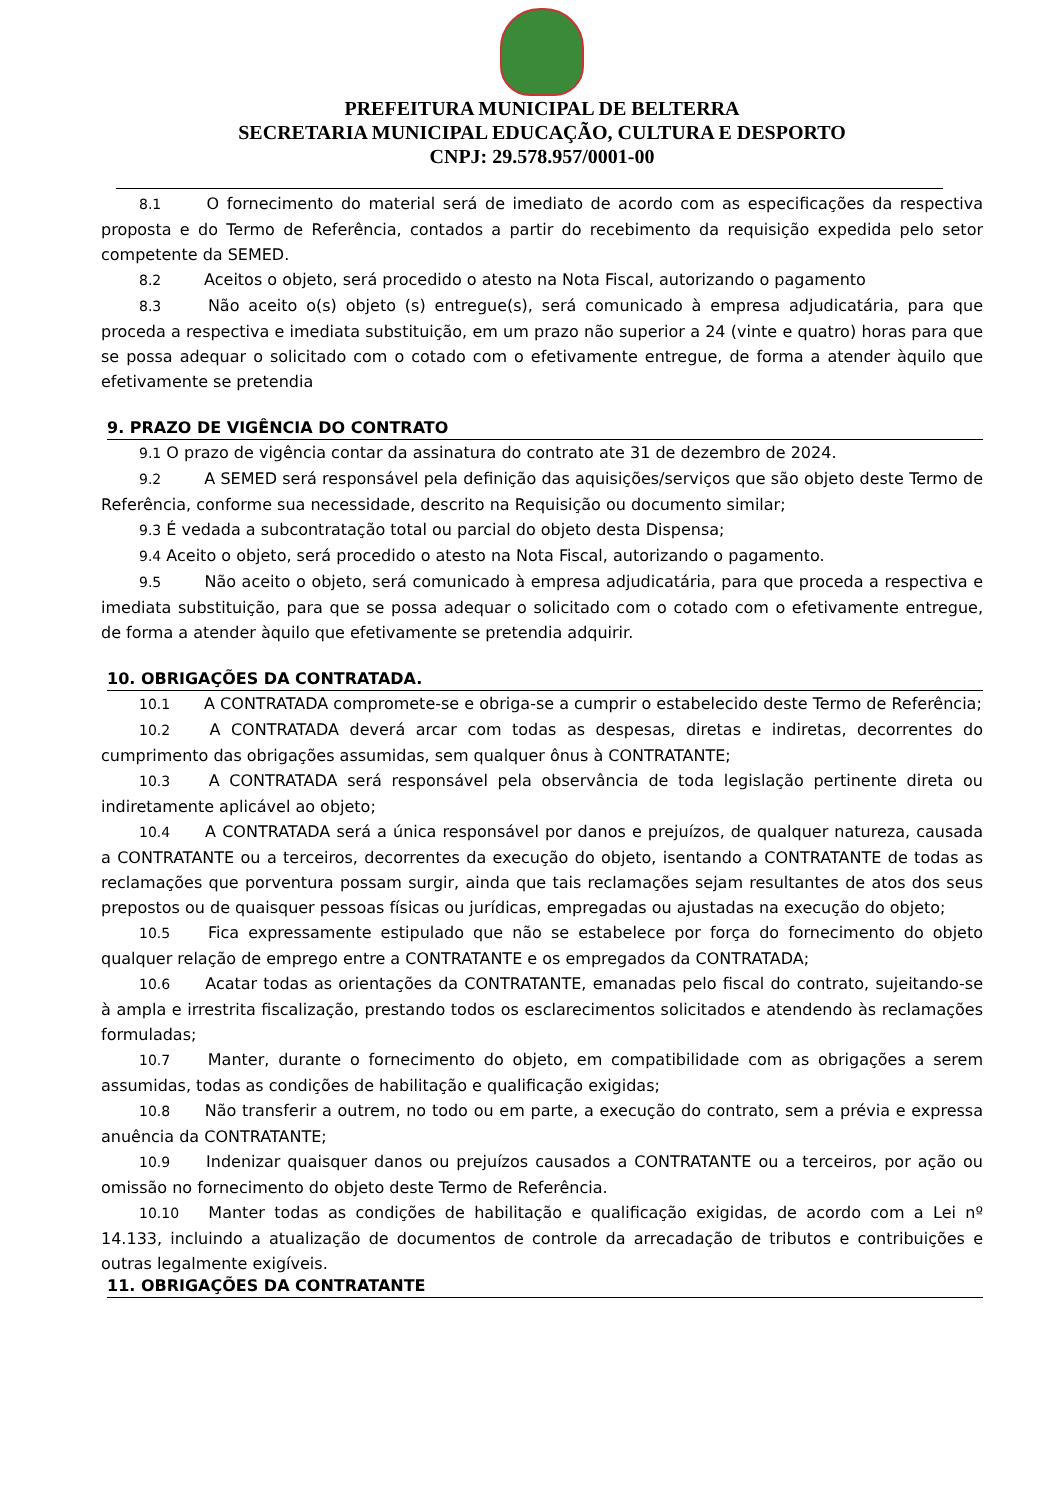PREFEITURA MUNICIPAL DE BELTERRA
SECRETARIA MUNICIPAL EDUCAÇÃO, CULTURA E DESPORTO
CNPJ: 29.578.957/0001-00
8.1 O fornecimento do material será de imediato de acordo com as especificações da respectiva proposta e do Termo de Referência, contados a partir do recebimento da requisição expedida pelo setor competente da SEMED.
8.2 Aceitos o objeto, será procedido o atesto na Nota Fiscal, autorizando o pagamento
8.3 Não aceito o(s) objeto (s) entregue(s), será comunicado à empresa adjudicatária, para que proceda a respectiva e imediata substituição, em um prazo não superior a 24 (vinte e quatro) horas para que se possa adequar o solicitado com o cotado com o efetivamente entregue, de forma a atender àquilo que efetivamente se pretendia
9. PRAZO DE VIGÊNCIA DO CONTRATO
9.1 O prazo de vigência contar da assinatura do contrato ate 31 de dezembro de 2024.
9.2 A SEMED será responsável pela definição das aquisições/serviços que são objeto deste Termo de Referência, conforme sua necessidade, descrito na Requisição ou documento similar;
9.3 É vedada a subcontratação total ou parcial do objeto desta Dispensa;
9.4 Aceito o objeto, será procedido o atesto na Nota Fiscal, autorizando o pagamento.
9.5 Não aceito o objeto, será comunicado à empresa adjudicatária, para que proceda a respectiva e imediata substituição, para que se possa adequar o solicitado com o cotado com o efetivamente entregue, de forma a atender àquilo que efetivamente se pretendia adquirir.
10. OBRIGAÇÕES DA CONTRATADA.
10.1 A CONTRATADA compromete-se e obriga-se a cumprir o estabelecido deste Termo de Referência;
10.2 A CONTRATADA deverá arcar com todas as despesas, diretas e indiretas, decorrentes do cumprimento das obrigações assumidas, sem qualquer ônus à CONTRATANTE;
10.3 A CONTRATADA será responsável pela observância de toda legislação pertinente direta ou indiretamente aplicável ao objeto;
10.4 A CONTRATADA será a única responsável por danos e prejuízos, de qualquer natureza, causada a CONTRATANTE ou a terceiros, decorrentes da execução do objeto, isentando a CONTRATANTE de todas as reclamações que porventura possam surgir, ainda que tais reclamações sejam resultantes de atos dos seus prepostos ou de quaisquer pessoas físicas ou jurídicas, empregadas ou ajustadas na execução do objeto;
10.5 Fica expressamente estipulado que não se estabelece por força do fornecimento do objeto qualquer relação de emprego entre a CONTRATANTE e os empregados da CONTRATADA;
10.6 Acatar todas as orientações da CONTRATANTE, emanadas pelo fiscal do contrato, sujeitando-se à ampla e irrestrita fiscalização, prestando todos os esclarecimentos solicitados e atendendo às reclamações formuladas;
10.7 Manter, durante o fornecimento do objeto, em compatibilidade com as obrigações a serem assumidas, todas as condições de habilitação e qualificação exigidas;
10.8 Não transferir a outrem, no todo ou em parte, a execução do contrato, sem a prévia e expressa anuência da CONTRATANTE;
10.9 Indenizar quaisquer danos ou prejuízos causados a CONTRATANTE ou a terceiros, por ação ou omissão no fornecimento do objeto deste Termo de Referência.
10.10 Manter todas as condições de habilitação e qualificação exigidas, de acordo com a Lei nº 14.133, incluindo a atualização de documentos de controle da arrecadação de tributos e contribuições e outras legalmente exigíveis.
11. OBRIGAÇÕES DA CONTRATANTE